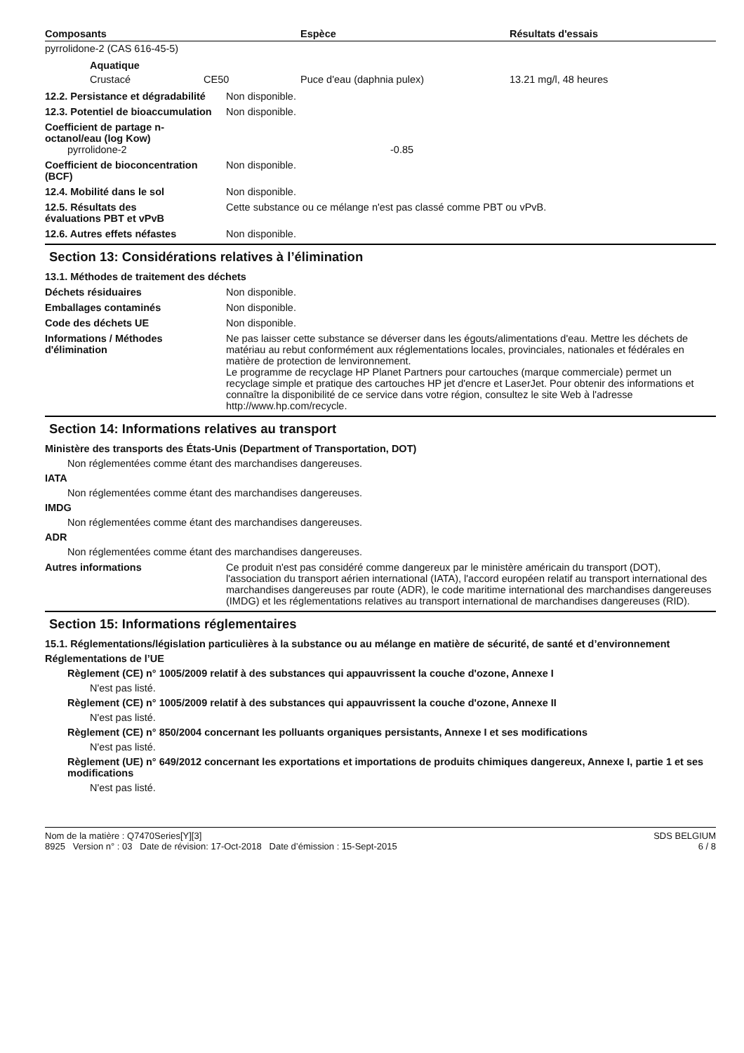| Composants | Espèce | Résultats d'essais |
| --- | --- | --- |
| pyrrolidone-2 (CAS 616-45-5) | | |
| Aquatique | | |
| Crustacé CE50 | Puce d'eau (daphnia pulex) | 13.21 mg/l, 48 heures |
12.2. Persistance et dégradabilité
Non disponible.
12.3. Potentiel de bioaccumulation
Non disponible.
Coefficient de partage n-octanol/eau (log Kow)
pyrrolidone-2 -0.85
Coefficient de bioconcentration (BCF)
Non disponible.
12.4. Mobilité dans le sol Non disponible.
12.5. Résultats des évaluations PBT et vPvB
Cette substance ou ce mélange n'est pas classé comme PBT ou vPvB.
12.6. Autres effets néfastes Non disponible.
Section 13: Considérations relatives à l’élimination
13.1. Méthodes de traitement des déchets
Déchets résiduaires Non disponible.
Emballages contaminés Non disponible.
Code des déchets UE Non disponible.
Informations / Méthodes d'élimination
Ne pas laisser cette substance se déverser dans les égouts/alimentations d'eau. Mettre les déchets de matériau au rebut conformément aux réglementations locales, provinciales, nationales et fédérales en matière de protection de lenvironnement.
Le programme de recyclage HP Planet Partners pour cartouches (marque commerciale) permet un recyclage simple et pratique des cartouches HP jet d'encre et LaserJet. Pour obtenir des informations et connaître la disponibilité de ce service dans votre région, consultez le site Web à l'adresse http://www.hp.com/recycle.
Section 14: Informations relatives au transport
Ministère des transports des États-Unis (Department of Transportation, DOT)
Non réglementées comme étant des marchandises dangereuses.
IATA
Non réglementées comme étant des marchandises dangereuses.
IMDG
Non réglementées comme étant des marchandises dangereuses.
ADR
Non réglementées comme étant des marchandises dangereuses.
Autres informations Ce produit n'est pas considéré comme dangereux par le ministère américain du transport (DOT), l'association du transport aérien international (IATA), l'accord européen relatif au transport international des marchandises dangereuses par route (ADR), le code maritime international des marchandises dangereuses (IMDG) et les réglementations relatives au transport international de marchandises dangereuses (RID).
Section 15: Informations réglementaires
15.1. Réglementations/législation particulières à la substance ou au mélange en matière de sécurité, de santé et d’environnement
Réglementations de l’UE
Règlement (CE) n° 1005/2009 relatif à des substances qui appauvrissent la couche d'ozone, Annexe I
N'est pas listé.
Règlement (CE) n° 1005/2009 relatif à des substances qui appauvrissent la couche d'ozone, Annexe II
N'est pas listé.
Règlement (CE) n° 850/2004 concernant les polluants organiques persistants, Annexe I et ses modifications
N'est pas listé.
Règlement (UE) n° 649/2012 concernant les exportations et importations de produits chimiques dangereux, Annexe I, partie 1 et ses modifications
N'est pas listé.
Nom de la matière : Q7470Series[Y][3]
8925 Version n° : 03 Date de révision: 17-Oct-2018 Date d’émission : 15-Sept-2015
SDS BELGIUM
6 / 8